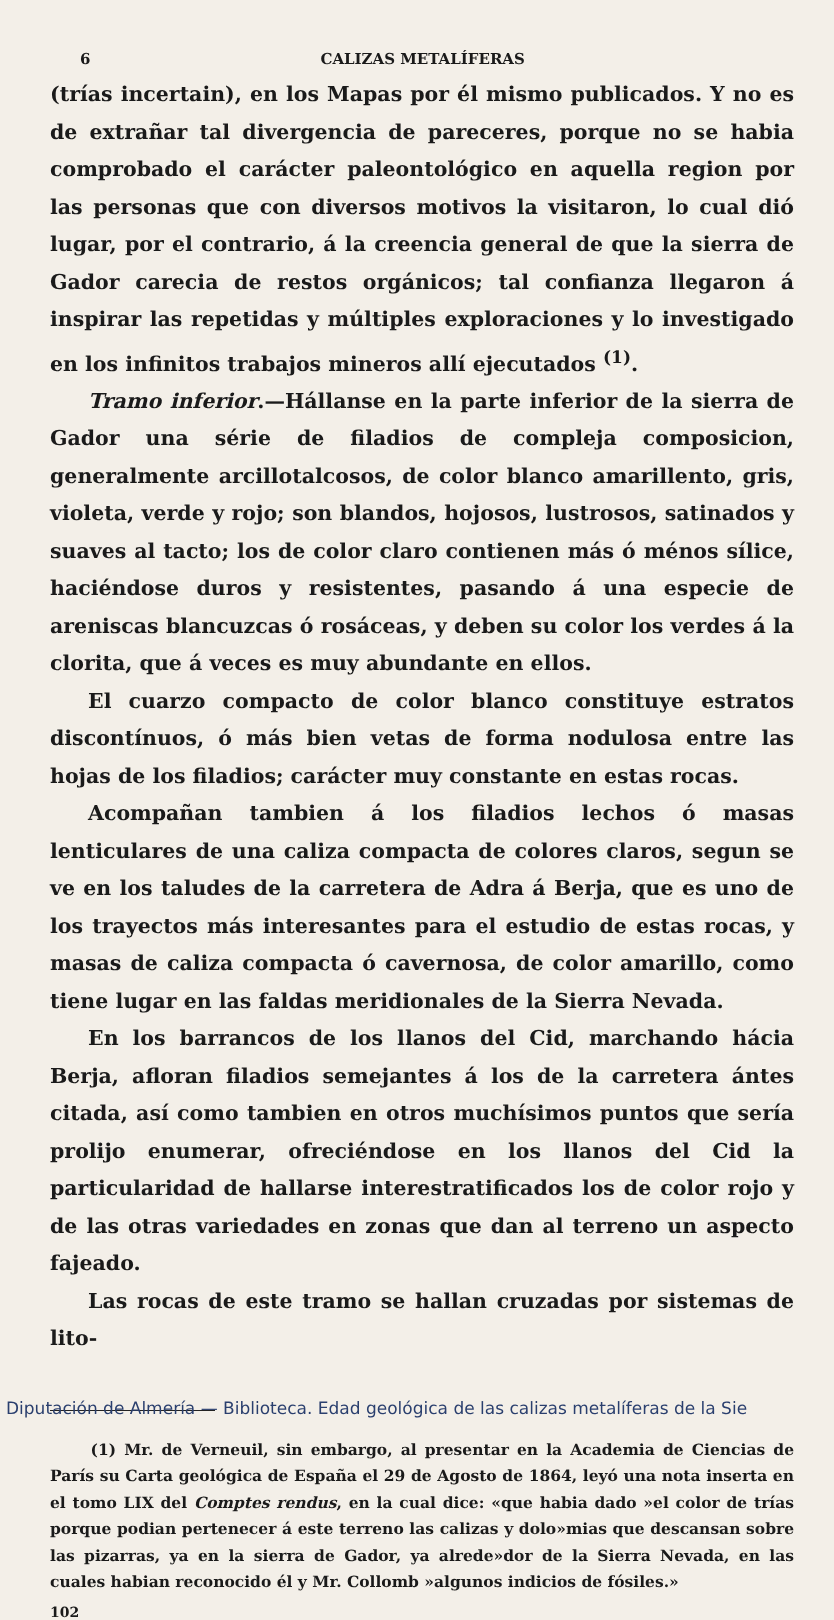6 CALIZAS METALÍFERAS
(trías incertain), en los Mapas por él mismo publicados. Y no es de extrañar tal divergencia de pareceres, porque no se habia comprobado el carácter paleontológico en aquella region por las personas que con diversos motivos la visitaron, lo cual dió lugar, por el contrario, á la creencia general de que la sierra de Gador carecia de restos orgánicos; tal confianza llegaron á inspirar las repetidas y múltiples exploraciones y lo investigado en los infinitos trabajos mineros allí ejecutados <sup>(1)</sup>.
Tramo inferior.—Hállanse en la parte inferior de la sierra de Gador una série de filadios de compleja composicion, generalmente arcillotalcosos, de color blanco amarillento, gris, violeta, verde y rojo; son blandos, hojosos, lustrosos, satinados y suaves al tacto; los de color claro contienen más ó ménos sílice, haciéndose duros y resistentes, pasando á una especie de areniscas blancuzcas ó rosáceas, y deben su color los verdes á la clorita, que á veces es muy abundante en ellos.
El cuarzo compacto de color blanco constituye estratos discontínuos, ó más bien vetas de forma nodulosa entre las hojas de los filadios; carácter muy constante en estas rocas.
Acompañan tambien á los filadios lechos ó masas lenticulares de una caliza compacta de colores claros, segun se ve en los taludes de la carretera de Adra á Berja, que es uno de los trayectos más interesantes para el estudio de estas rocas, y masas de caliza compacta ó cavernosa, de color amarillo, como tiene lugar en las faldas meridionales de la Sierra Nevada.
En los barrancos de los llanos del Cid, marchando hácia Berja, afloran filadios semejantes á los de la carretera ántes citada, así como tambien en otros muchísimos puntos que sería prolijo enumerar, ofreciéndose en los llanos del Cid la particularidad de hallarse interestratificados los de color rojo y de las otras variedades en zonas que dan al terreno un aspecto fajeado.
Las rocas de este tramo se hallan cruzadas por sistemas de lito-
(1) Mr. de Verneuil, sin embargo, al presentar en la Academia de Ciencias de París su Carta geológica de España el 29 de Agosto de 1864, leyó una nota inserta en el tomo LIX del Comptes rendus, en la cual dice: «que habia dado »el color de trías porque podian pertenecer á este terreno las calizas y dolo»mias que descansan sobre las pizarras, ya en la sierra de Gador, ya alrede»dor de la Sierra Nevada, en las cuales habian reconocido él y Mr. Collomb »algunos indicios de fósiles.»
102
Diputación de Almería — Biblioteca. Edad geológica de las calizas metalíferas de la Sie